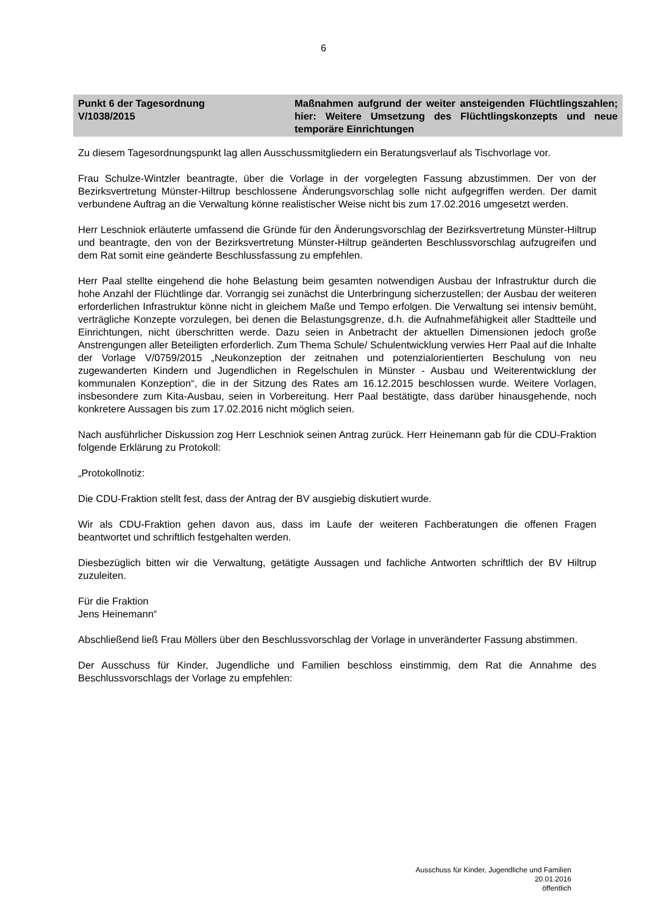6
Punkt 6 der Tagesordnung
V/1038/2015
Maßnahmen aufgrund der weiter ansteigenden Flüchtlingszahlen; hier: Weitere Umsetzung des Flüchtlingskonzepts und neue temporäre Einrichtungen
Zu diesem Tagesordnungspunkt lag allen Ausschussmitgliedern ein Beratungsverlauf als Tischvorlage vor.
Frau Schulze-Wintzler beantragte, über die Vorlage in der vorgelegten Fassung abzustimmen. Der von der Bezirksvertretung Münster-Hiltrup beschlossene Änderungsvorschlag solle nicht aufgegriffen werden. Der damit verbundene Auftrag an die Verwaltung könne realistischer Weise nicht bis zum 17.02.2016 umgesetzt werden.
Herr Leschniok erläuterte umfassend die Gründe für den Änderungsvorschlag der Bezirksvertretung Münster-Hiltrup und beantragte, den von der Bezirksvertretung Münster-Hiltrup geänderten Beschlussvorschlag aufzugreifen und dem Rat somit eine geänderte Beschlussfassung zu empfehlen.
Herr Paal stellte eingehend die hohe Belastung beim gesamten notwendigen Ausbau der Infrastruktur durch die hohe Anzahl der Flüchtlinge dar. Vorrangig sei zunächst die Unterbringung sicherzustellen; der Ausbau der weiteren erforderlichen Infrastruktur könne nicht in gleichem Maße und Tempo erfolgen. Die Verwaltung sei intensiv bemüht, verträgliche Konzepte vorzulegen, bei denen die Belastungsgrenze, d.h. die Aufnahmefähigkeit aller Stadtteile und Einrichtungen, nicht überschritten werde. Dazu seien in Anbetracht der aktuellen Dimensionen jedoch große Anstrengungen aller Beteiligten erforderlich. Zum Thema Schule/ Schulentwicklung verwies Herr Paal auf die Inhalte der Vorlage V/0759/2015 „Neukonzeption der zeitnahen und potenzialorientierten Beschulung von neu zugewanderten Kindern und Jugendlichen in Regelschulen in Münster - Ausbau und Weiterentwicklung der kommunalen Konzeption“, die in der Sitzung des Rates am 16.12.2015 beschlossen wurde. Weitere Vorlagen, insbesondere zum Kita-Ausbau, seien in Vorbereitung. Herr Paal bestätigte, dass darüber hinausgehende, noch konkretere Aussagen bis zum 17.02.2016 nicht möglich seien.
Nach ausführlicher Diskussion zog Herr Leschniok seinen Antrag zurück. Herr Heinemann gab für die CDU-Fraktion folgende Erklärung zu Protokoll:
„Protokollnotiz:
Die CDU-Fraktion stellt fest, dass der Antrag der BV ausgiebig diskutiert wurde.
Wir als CDU-Fraktion gehen davon aus, dass im Laufe der weiteren Fachberatungen die offenen Fragen beantwortet und schriftlich festgehalten werden.
Diesbezüglich bitten wir die Verwaltung, getätigte Aussagen und fachliche Antworten schriftlich der BV Hiltrup zuzuleiten.
Für die Fraktion
Jens Heinemann“
Abschließend ließ Frau Möllers über den Beschlussvorschlag der Vorlage in unveränderter Fassung abstimmen.
Der Ausschuss für Kinder, Jugendliche und Familien beschloss einstimmig, dem Rat die Annahme des Beschlussvorschlags der Vorlage zu empfehlen:
Ausschuss für Kinder, Jugendliche und Familien
20.01.2016
öffentlich